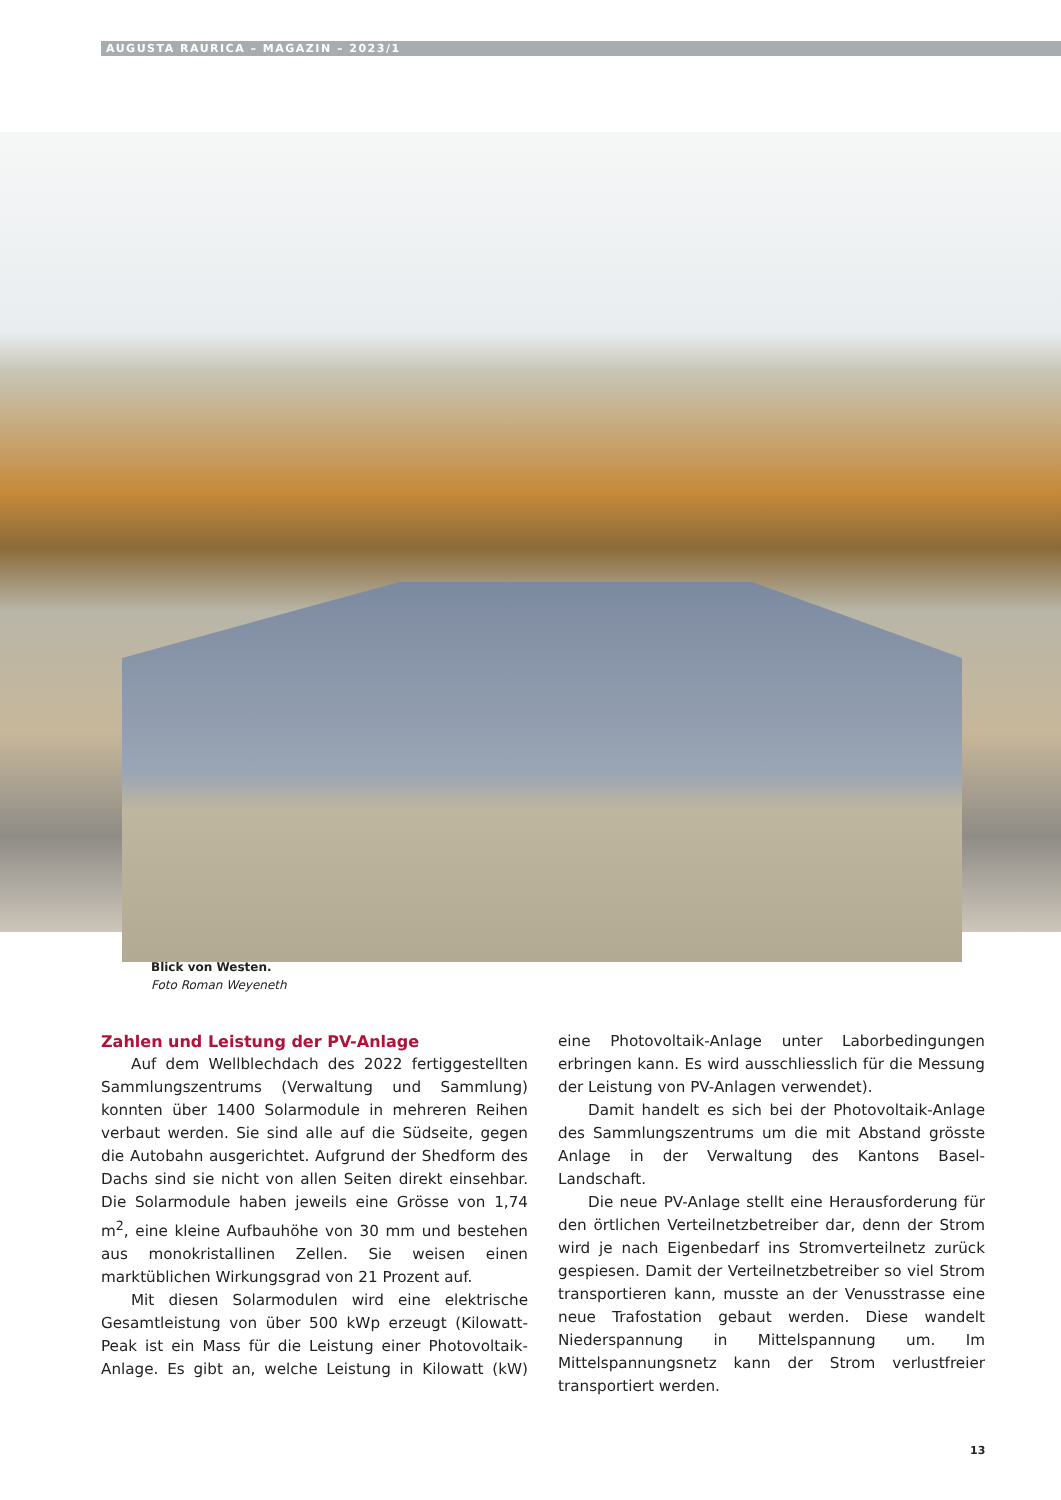AUGUSTA RAURICA – MAGAZIN – 2023/1
Blick von Westen.
Foto Roman Weyeneth
Zahlen und Leistung der PV-Anlage
Auf dem Wellblechdach des 2022 fertiggestellten Sammlungszentrums (Verwaltung und Sammlung) konnten über 1400 Solarmodule in mehreren Reihen verbaut werden. Sie sind alle auf die Südseite, gegen die Autobahn ausgerichtet. Aufgrund der Shedform des Dachs sind sie nicht von allen Seiten direkt einsehbar. Die Solarmodule haben jeweils eine Grösse von 1,74 m<sup>2</sup>, eine kleine Aufbauhöhe von 30 mm und bestehen aus monokristallinen Zellen. Sie weisen einen marktüblichen Wirkungsgrad von 21 Prozent auf.
Mit diesen Solarmodulen wird eine elektrische Gesamtleistung von über 500 kWp erzeugt (Kilowatt-Peak ist ein Mass für die Leistung einer Photovoltaik-Anlage. Es gibt an, welche Leistung in Kilowatt (kW) eine Photovoltaik-Anlage unter Laborbedingungen erbringen kann. Es wird ausschliesslich für die Messung der Leistung von PV-Anlagen verwendet).
Damit handelt es sich bei der Photovoltaik-Anlage des Sammlungszentrums um die mit Abstand grösste Anlage in der Verwaltung des Kantons Basel-Landschaft.
Die neue PV-Anlage stellt eine Herausforderung für den örtlichen Verteilnetzbetreiber dar, denn der Strom wird je nach Eigenbedarf ins Stromverteilnetz zurück gespiesen. Damit der Verteilnetzbetreiber so viel Strom transportieren kann, musste an der Venusstrasse eine neue Trafostation gebaut werden. Diese wandelt Niederspannung in Mittelspannung um. Im Mittelspannungsnetz kann der Strom verlustfreier transportiert werden.
13